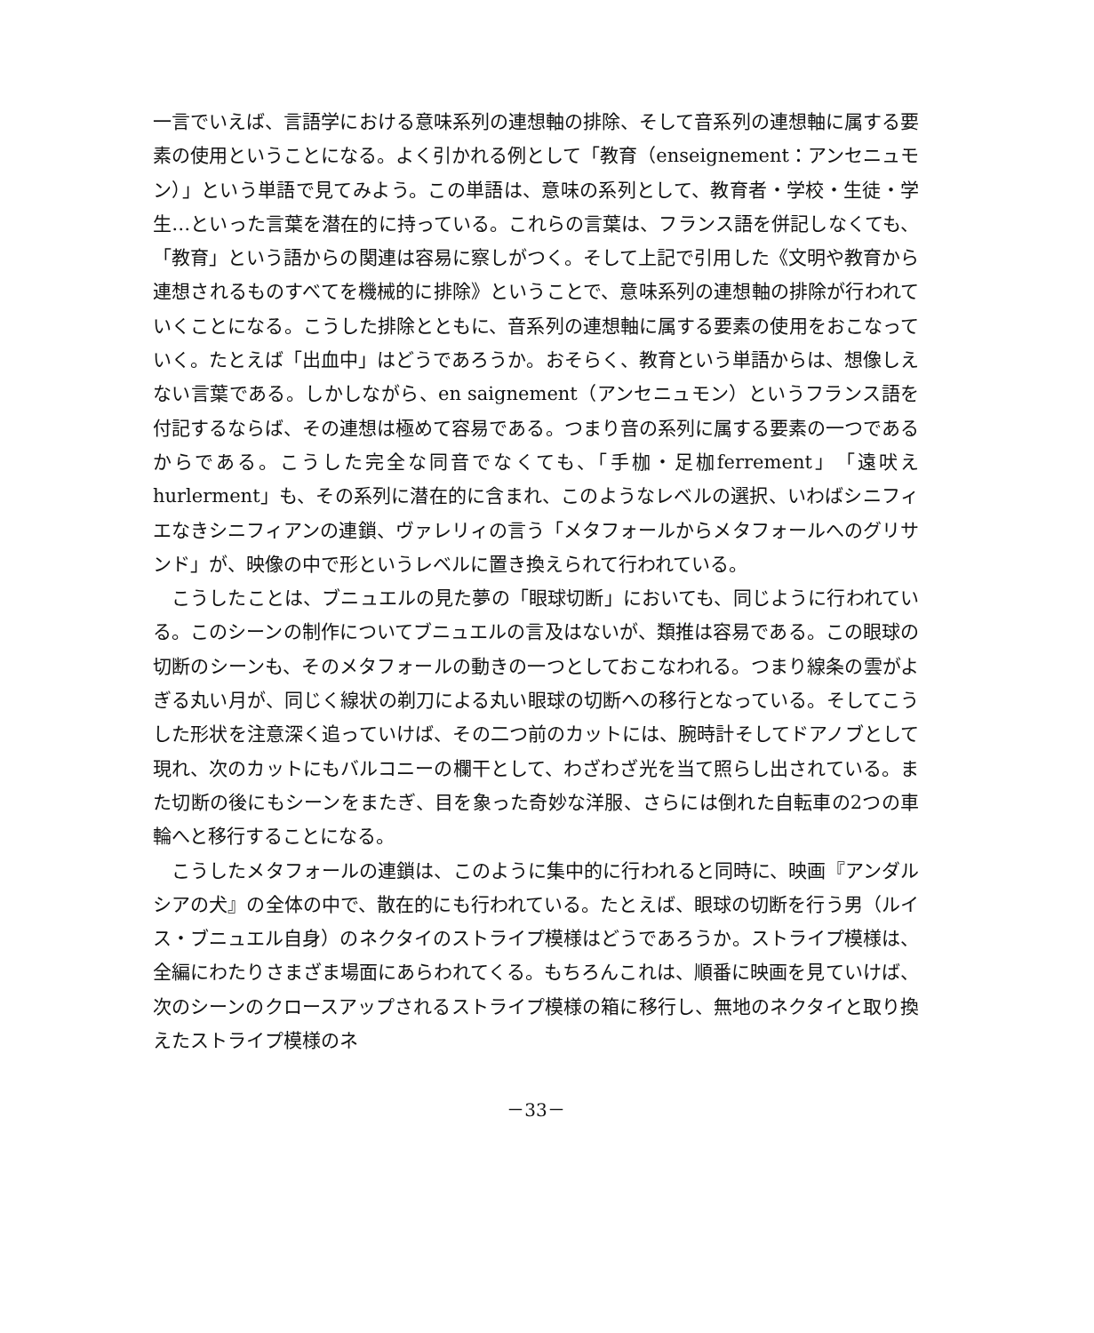一言でいえば、言語学における意味系列の連想軸の排除、そして音系列の連想軸に属する要素の使用ということになる。よく引かれる例として「教育（enseignement：アンセニュモン）」という単語で見てみよう。この単語は、意味の系列として、教育者・学校・生徒・学生…といった言葉を潜在的に持っている。これらの言葉は、フランス語を併記しなくても、「教育」という語からの関連は容易に察しがつく。そして上記で引用した《文明や教育から連想されるものすべてを機械的に排除》ということで、意味系列の連想軸の排除が行われていくことになる。こうした排除とともに、音系列の連想軸に属する要素の使用をおこなっていく。たとえば「出血中」はどうであろうか。おそらく、教育という単語からは、想像しえない言葉である。しかしながら、en saignement（アンセニュモン）というフランス語を付記するならば、その連想は極めて容易である。つまり音の系列に属する要素の一つであるからである。こうした完全な同音でなくても、「手枷・足枷ferrement」「遠吠えhurlerment」も、その系列に潜在的に含まれ、このようなレベルの選択、いわばシニフィエなきシニフィアンの連鎖、ヴァレリィの言う「メタフォールからメタフォールへのグリサンド」が、映像の中で形というレベルに置き換えられて行われている。
こうしたことは、ブニュエルの見た夢の「眼球切断」においても、同じように行われている。このシーンの制作についてブニュエルの言及はないが、類推は容易である。この眼球の切断のシーンも、そのメタフォールの動きの一つとしておこなわれる。つまり線条の雲がよぎる丸い月が、同じく線状の剃刀による丸い眼球の切断への移行となっている。そしてこうした形状を注意深く追っていけば、その二つ前のカットには、腕時計そしてドアノブとして現れ、次のカットにもバルコニーの欄干として、わざわざ光を当て照らし出されている。また切断の後にもシーンをまたぎ、目を象った奇妙な洋服、さらには倒れた自転車の2つの車輪へと移行することになる。
こうしたメタフォールの連鎖は、このように集中的に行われると同時に、映画『アンダルシアの犬』の全体の中で、散在的にも行われている。たとえば、眼球の切断を行う男（ルイス・ブニュエル自身）のネクタイのストライプ模様はどうであろうか。ストライプ模様は、全編にわたりさまざま場面にあらわれてくる。もちろんこれは、順番に映画を見ていけば、次のシーンのクロースアップされるストライプ模様の箱に移行し、無地のネクタイと取り換えたストライプ模様のネ
－33－